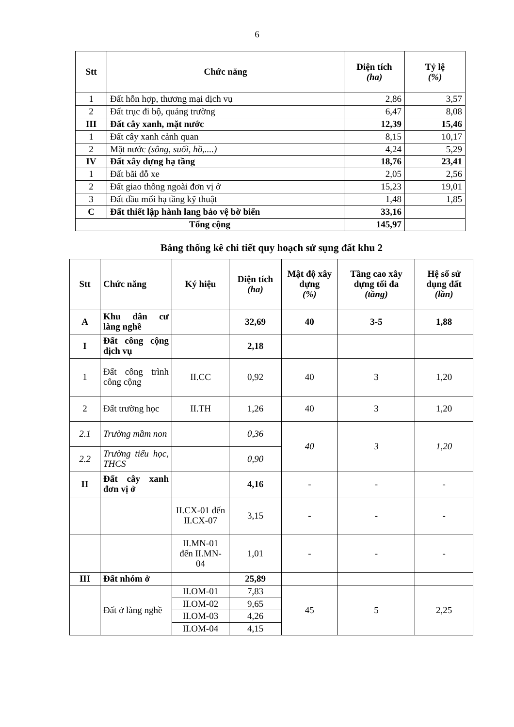6
| Stt | Chức năng | Diện tích (ha) | Tỷ lệ (%) |
| --- | --- | --- | --- |
| 1 | Đất hỗn hợp, thương mại dịch vụ | 2,86 | 3,57 |
| 2 | Đất trục đi bộ, quảng trường | 6,47 | 8,08 |
| III | Đất cây xanh, mặt nước | 12,39 | 15,46 |
| 1 | Đất cây xanh cảnh quan | 8,15 | 10,17 |
| 2 | Mặt nước (sông, suối, hồ,....) | 4,24 | 5,29 |
| IV | Đất xây dựng hạ tầng | 18,76 | 23,41 |
| 1 | Đất bãi đỗ xe | 2,05 | 2,56 |
| 2 | Đất giao thông ngoài đơn vị ở | 15,23 | 19,01 |
| 3 | Đất đầu mối hạ tầng kỹ thuật | 1,48 | 1,85 |
| C | Đất thiết lập hành lang bảo vệ bờ biển | 33,16 | |
| Tổng cộng | | 145,97 | |
Bảng thống kê chi tiết quy hoạch sử sụng đất khu 2
| Stt | Chức năng | Ký hiệu | Diện tích (ha) | Mật độ xây dựng (%) | Tầng cao xây dựng tối đa (tầng) | Hệ số sử dụng đất (lần) |
| --- | --- | --- | --- | --- | --- | --- |
| A | Khu dân cư làng nghề | | 32,69 | 40 | 3-5 | 1,88 |
| I | Đất công cộng dịch vụ | | 2,18 | | | |
| 1 | Đất công trình công cộng | II.CC | 0,92 | 40 | 3 | 1,20 |
| 2 | Đất trường học | II.TH | 1,26 | 40 | 3 | 1,20 |
| 2.1 | Trường mầm non | | 0,36 | 40 | 3 | 1,20 |
| 2.2 | Trường tiểu học, THCS | | 0,90 | | | |
| II | Đất cây xanh đơn vị ở | | 4,16 | - | - | - |
| | | II.CX-01 đến II.CX-07 | 3,15 | - | - | - |
| | | II.MN-01 đến II.MN-04 | 1,01 | - | - | - |
| III | Đất nhóm ở | | 25,89 | | | |
| | Đất ở làng nghề | II.OM-01 | 7,83 | 45 | 5 | 2,25 |
| | | II.OM-02 | 9,65 | | | |
| | | II.OM-03 | 4,26 | | | |
| | | II.OM-04 | 4,15 | | | |